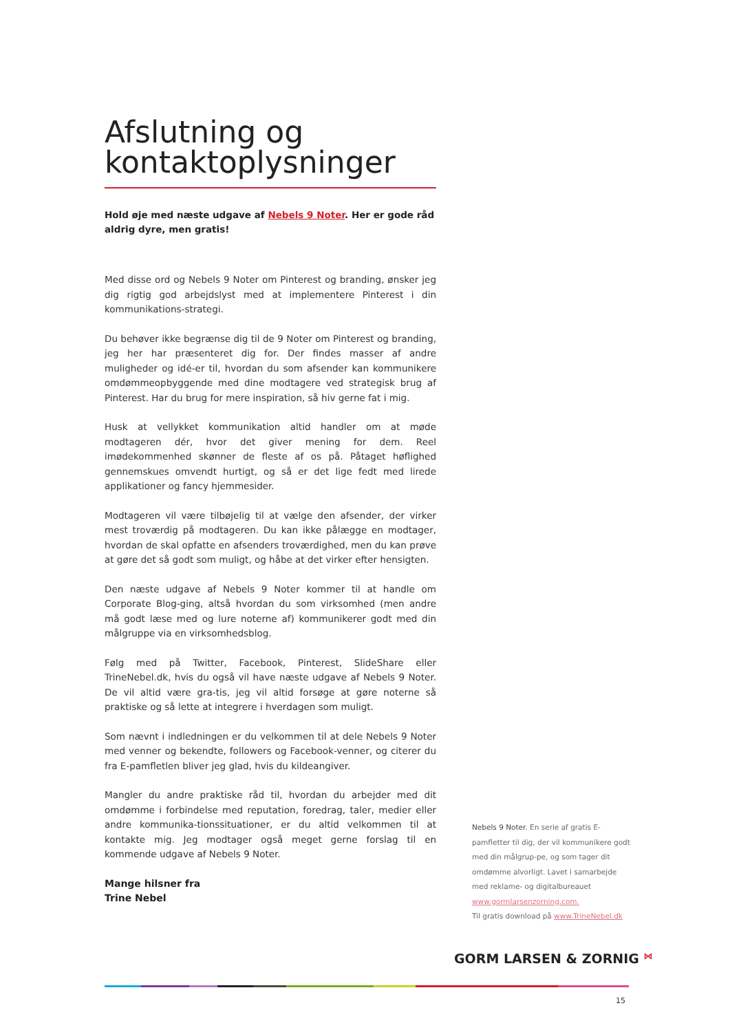Afslutning og kontaktoplysninger
Hold øje med næste udgave af Nebels 9 Noter. Her er gode råd aldrig dyre, men gratis!
Med disse ord og Nebels 9 Noter om Pinterest og branding, ønsker jeg dig rigtig god arbejdslyst med at implementere Pinterest i din kommunikations-strategi.
Du behøver ikke begrænse dig til de 9 Noter om Pinterest og branding, jeg her har præsenteret dig for. Der findes masser af andre muligheder og idé-er til, hvordan du som afsender kan kommunikere omdømmeopbyggende med dine modtagere ved strategisk brug af Pinterest. Har du brug for mere inspiration, så hiv gerne fat i mig.
Husk at vellykket kommunikation altid handler om at møde modtageren dér, hvor det giver mening for dem. Reel imødekommenhed skønner de fleste af os på. Påtaget høflighed gennemskues omvendt hurtigt, og så er det lige fedt med lirede applikationer og fancy hjemmesider.
Modtageren vil være tilbøjelig til at vælge den afsender, der virker mest troværdig på modtageren. Du kan ikke pålægge en modtager, hvordan de skal opfatte en afsenders troværdighed, men du kan prøve at gøre det så godt som muligt, og håbe at det virker efter hensigten.
Den næste udgave af Nebels 9 Noter kommer til at handle om Corporate Blog-ging, altså hvordan du som virksomhed (men andre må godt læse med og lure noterne af) kommunikerer godt med din målgruppe via en virksomhedsblog.
Følg med på Twitter, Facebook, Pinterest, SlideShare eller TrineNebel.dk, hvis du også vil have næste udgave af Nebels 9 Noter. De vil altid være gra-tis, jeg vil altid forsøge at gøre noterne så praktiske og så lette at integrere i hverdagen som muligt.
Som nævnt i indledningen er du velkommen til at dele Nebels 9 Noter med venner og bekendte, followers og Facebook-venner, og citerer du fra E-pamfletlen bliver jeg glad, hvis du kildeangiver.
Mangler du andre praktiske råd til, hvordan du arbejder med dit omdømme i forbindelse med reputation, foredrag, taler, medier eller andre kommunika-tionssituationer, er du altid velkommen til at kontakte mig. Jeg modtager også meget gerne forslag til en kommende udgave af Nebels 9 Noter.
Mange hilsner fra
Trine Nebel
Nebels 9 Noter. En serie af gratis E-pamfletter til dig, der vil kommunikere godt med din målgrup-pe, og som tager dit omdømme alvorligt. Lavet i samarbejde med reklame- og digitalbureauet www.gormlarsenzorning.com.
Til gratis download på www.TrineNebel.dk
GORM LARSEN & ZORNIG ⋈
15